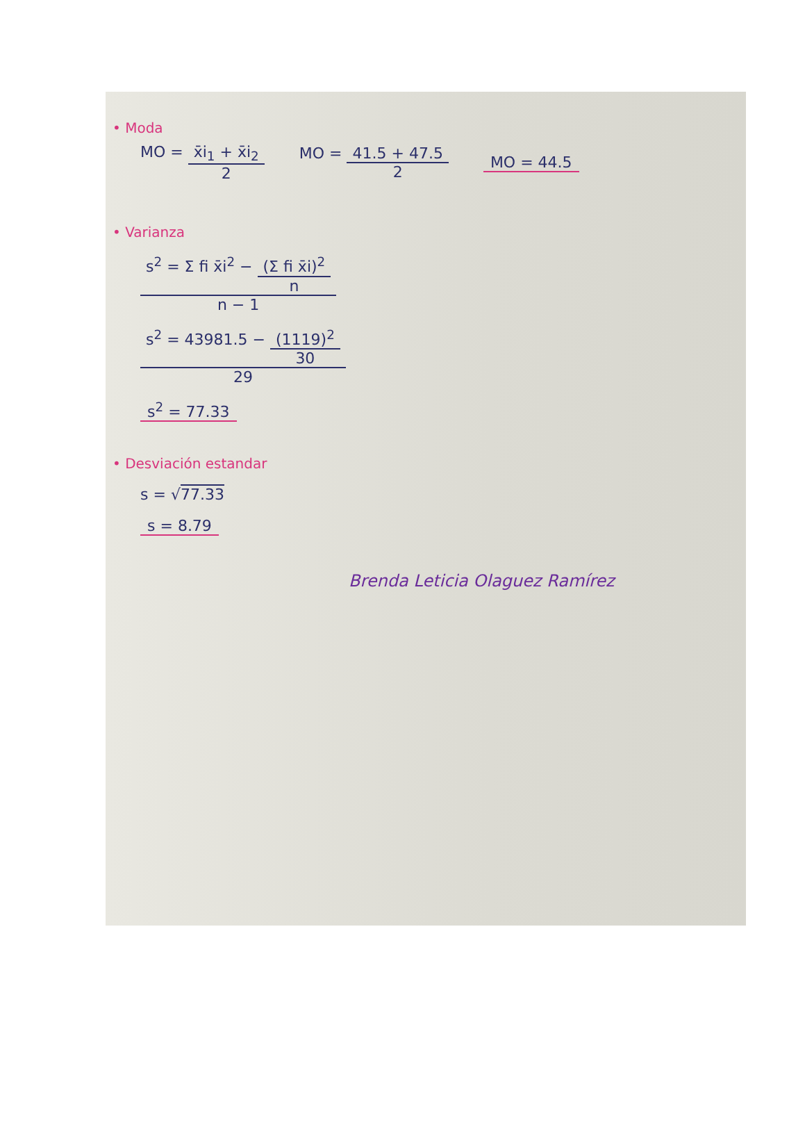• Moda
MO = x̄i<sub>1</sub> + x̄i<sub>2</sub> 2 MO = 41.5 + 47.5 2 MO = 44.5
• Varianza
s<sup>2</sup> = Σ fi x̄i<sup>2</sup> − (Σ fi x̄i)<sup>2</sup> n n − 1
s<sup>2</sup> = 43981.5 − (1119)<sup>2</sup> 30 29
s<sup>2</sup> = 77.33
• Desviación estandar
s = √77.33
s = 8.79
Brenda Leticia Olaguez Ramírez